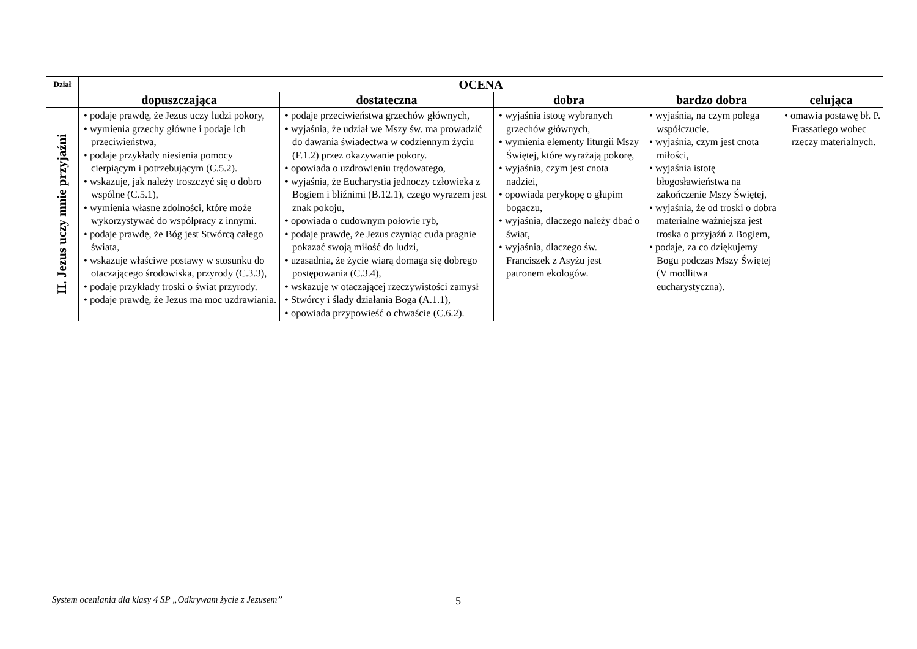| Dział | OCENA | | | | |
| --- | --- | --- | --- | --- | --- |
| | dopuszczająca | dostateczna | dobra | bardzo dobra | celująca |
| II. Jezus uczy mnie przyjaźni | • podaje prawdę, że Jezus uczy ludzi pokory, • wymienia grzechy główne i podaje ich przeciwieństwa, • podaje przykłady niesienia pomocy cierpiącym i potrzebującym (C.5.2). • wskazuje, jak należy troszczyć się o dobro wspólne (C.5.1), • wymienia własne zdolności, które może wykorzystywać do współpracy z innymi. • podaje prawdę, że Bóg jest Stwórcą całego świata, • wskazuje właściwe postawy w stosunku do otaczającego środowiska, przyrody (C.3.3), • podaje przykłady troski o świat przyrody. • podaje prawdę, że Jezus ma moc uzdrawiania. | • podaje przeciwieństwa grzechów głównych, • wyjaśnia, że udział we Mszy św. ma prowadzić do dawania świadectwa w codziennym życiu (F.1.2) przez okazywanie pokory. • opowiada o uzdrowieniu trędowatego, • wyjaśnia, że Eucharystia jednoczy człowieka z Bogiem i bliźnimi (B.12.1), czego wyrazem jest znak pokoju, • opowiada o cudownym połowie ryb, • podaje prawdę, że Jezus czyniąc cuda pragnie pokazać swoją miłość do ludzi, • uzasadnia, że życie wiarą domaga się dobrego postępowania (C.3.4), • wskazuje w otaczającej rzeczywistości zamysł • Stwórcy i ślady działania Boga (A.1.1), • opowiada przypowieść o chwaście (C.6.2). | • wyjaśnia istotę wybranych grzechów głównych, • wymienia elementy liturgii Mszy Świętej, które wyrażają pokorę, • wyjaśnia, czym jest cnota nadziei, • opowiada perykopę o głupim bogaczu, • wyjaśnia, dlaczego należy dbać o świat, • wyjaśnia, dlaczego św. Franciszek z Asyżu jest patronem ekologów. | • wyjaśnia, na czym polega współczucie. • wyjaśnia, czym jest cnota miłości, • wyjaśnia istotę błogosławieństwa na zakończenie Mszy Świętej, • wyjaśnia, że od troski o dobra materialne ważniejsza jest troska o przyjaźń z Bogiem, • podaje, za co dziękujemy Bogu podczas Mszy Świętej (V modlitwa eucharystyczna). | • omawia postawę bł. P. Frassatiego wobec rzeczy materialnych. |
System oceniania dla klasy 4 SP „Odkrywam życie z Jezusem”
5